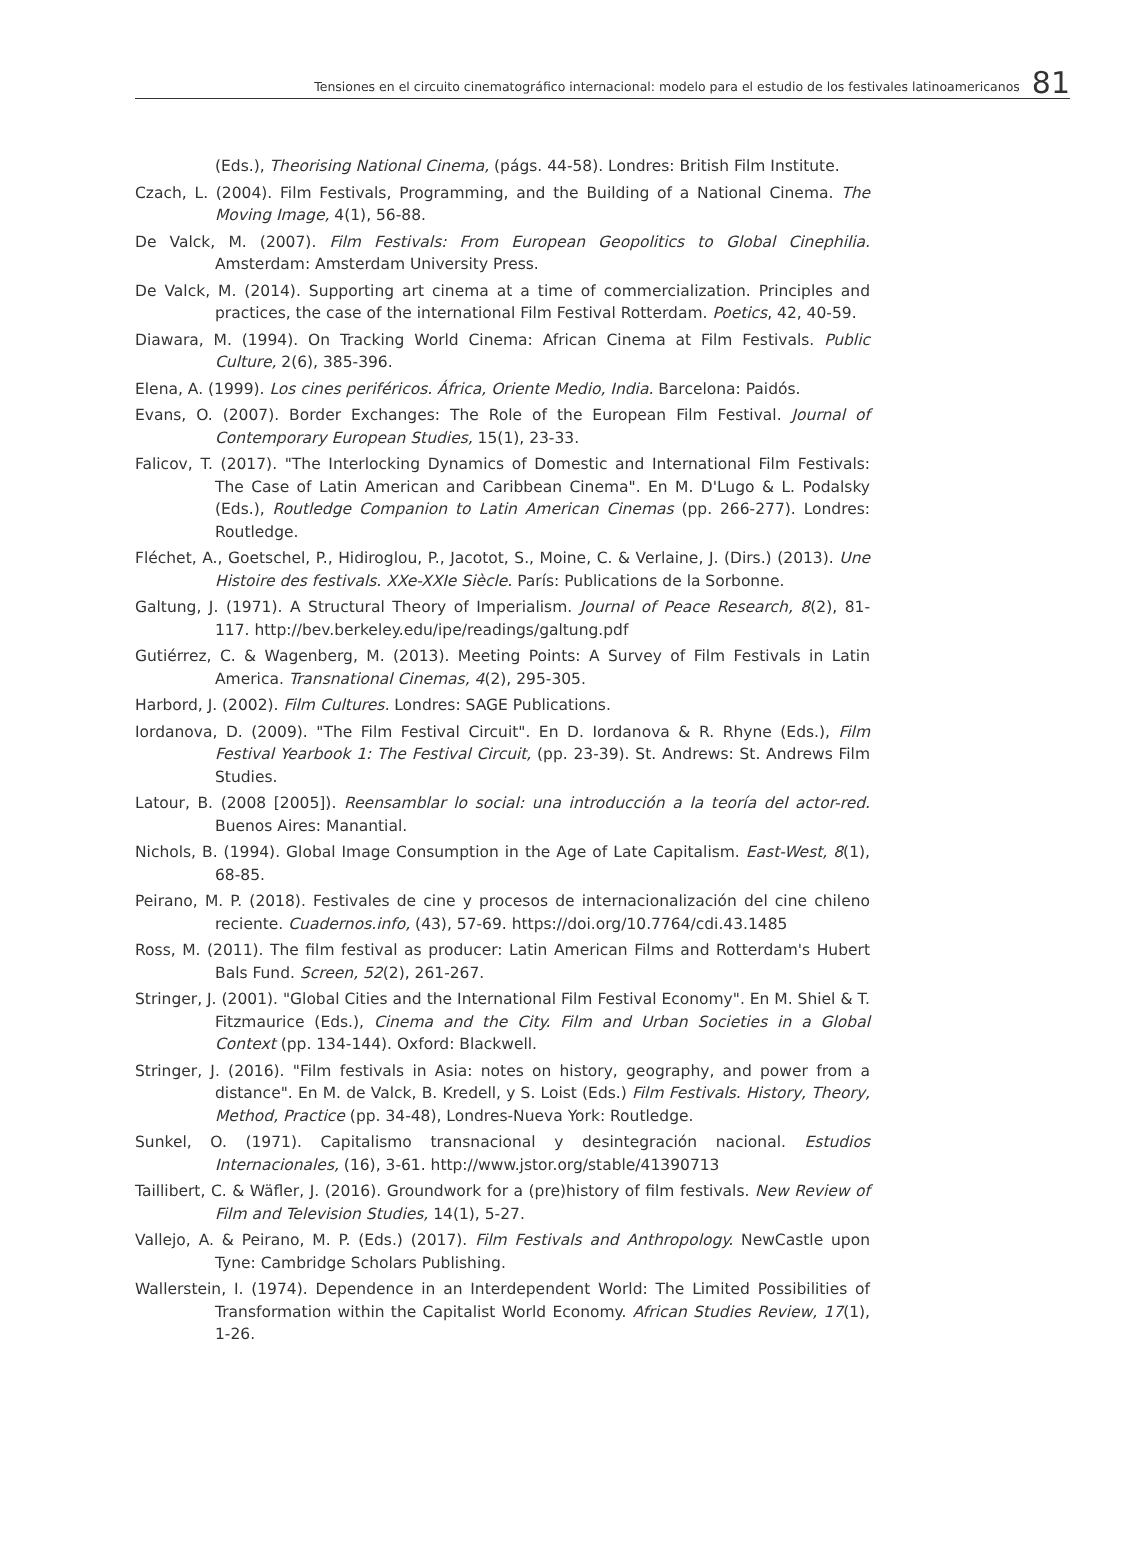Tensiones en el circuito cinematográfico internacional: modelo para el estudio de los festivales latinoamericanos 81
(Eds.), Theorising National Cinema, (págs. 44-58). Londres: British Film Institute.
Czach, L. (2004). Film Festivals, Programming, and the Building of a National Cinema. The Moving Image, 4(1), 56-88.
De Valck, M. (2007). Film Festivals: From European Geopolitics to Global Cinephilia. Amsterdam: Amsterdam University Press.
De Valck, M. (2014). Supporting art cinema at a time of commercialization. Principles and practices, the case of the international Film Festival Rotterdam. Poetics, 42, 40-59.
Diawara, M. (1994). On Tracking World Cinema: African Cinema at Film Festivals. Public Culture, 2(6), 385-396.
Elena, A. (1999). Los cines periféricos. África, Oriente Medio, India. Barcelona: Paidós.
Evans, O. (2007). Border Exchanges: The Role of the European Film Festival. Journal of Contemporary European Studies, 15(1), 23-33.
Falicov, T. (2017). "The Interlocking Dynamics of Domestic and International Film Festivals: The Case of Latin American and Caribbean Cinema". En M. D'Lugo & L. Podalsky (Eds.), Routledge Companion to Latin American Cinemas (pp. 266-277). Londres: Routledge.
Fléchet, A., Goetschel, P., Hidiroglou, P., Jacotot, S., Moine, C. & Verlaine, J. (Dirs.) (2013). Une Histoire des festivals. XXe-XXIe Siècle. París: Publications de la Sorbonne.
Galtung, J. (1971). A Structural Theory of Imperialism. Journal of Peace Research, 8(2), 81-117. http://bev.berkeley.edu/ipe/readings/galtung.pdf
Gutiérrez, C. & Wagenberg, M. (2013). Meeting Points: A Survey of Film Festivals in Latin America. Transnational Cinemas, 4(2), 295-305.
Harbord, J. (2002). Film Cultures. Londres: SAGE Publications.
Iordanova, D. (2009). "The Film Festival Circuit". En D. Iordanova & R. Rhyne (Eds.), Film Festival Yearbook 1: The Festival Circuit, (pp. 23-39). St. Andrews: St. Andrews Film Studies.
Latour, B. (2008 [2005]). Reensamblar lo social: una introducción a la teoría del actor-red. Buenos Aires: Manantial.
Nichols, B. (1994). Global Image Consumption in the Age of Late Capitalism. East-West, 8(1), 68-85.
Peirano, M. P. (2018). Festivales de cine y procesos de internacionalización del cine chileno reciente. Cuadernos.info, (43), 57-69. https://doi.org/10.7764/cdi.43.1485
Ross, M. (2011). The film festival as producer: Latin American Films and Rotterdam's Hubert Bals Fund. Screen, 52(2), 261-267.
Stringer, J. (2001). "Global Cities and the International Film Festival Economy". En M. Shiel & T. Fitzmaurice (Eds.), Cinema and the City. Film and Urban Societies in a Global Context (pp. 134-144). Oxford: Blackwell.
Stringer, J. (2016). "Film festivals in Asia: notes on history, geography, and power from a distance". En M. de Valck, B. Kredell, y S. Loist (Eds.) Film Festivals. History, Theory, Method, Practice (pp. 34-48), Londres-Nueva York: Routledge.
Sunkel, O. (1971). Capitalismo transnacional y desintegración nacional. Estudios Internacionales, (16), 3-61. http://www.jstor.org/stable/41390713
Taillibert, C. & Wäfler, J. (2016). Groundwork for a (pre)history of film festivals. New Review of Film and Television Studies, 14(1), 5-27.
Vallejo, A. & Peirano, M. P. (Eds.) (2017). Film Festivals and Anthropology. NewCastle upon Tyne: Cambridge Scholars Publishing.
Wallerstein, I. (1974). Dependence in an Interdependent World: The Limited Possibilities of Transformation within the Capitalist World Economy. African Studies Review, 17(1), 1-26.